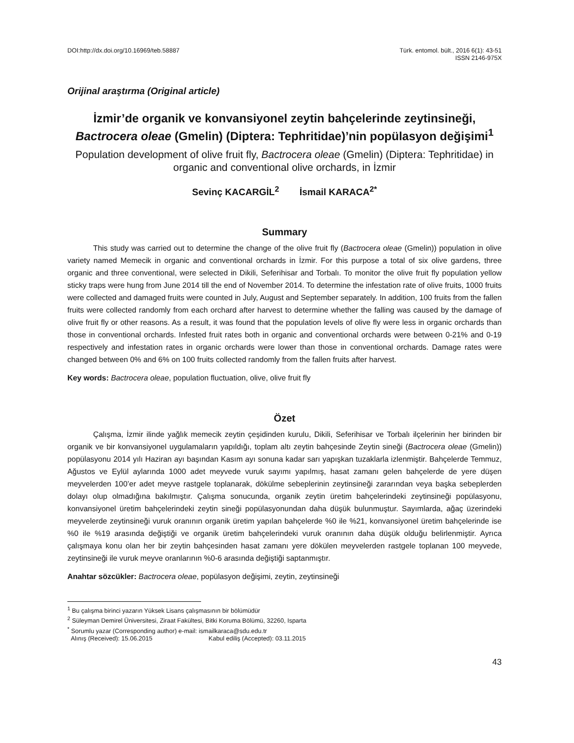DOI:http://dx.doi.org/10.16969/teb.58887
Türk. entomol. bült., 2016 6(1): 43-51
ISSN 2146-975X
Orijinal araştırma (Original article)
İzmir’de organik ve konvansiyonel zeytin bahçelerinde zeytinsineği, Bactrocera oleae (Gmelin) (Diptera: Tephritidae)’nin popülasyon değişimi<sup>1</sup>
Population development of olive fruit fly, Bactrocera oleae (Gmelin) (Diptera: Tephritidae) in organic and conventional olive orchards, in İzmir
Sevinç KACARGİL<sup>2</sup> İsmail KARACA<sup>2*</sup>
Summary
This study was carried out to determine the change of the olive fruit fly (Bactrocera oleae (Gmelin)) population in olive variety named Memecik in organic and conventional orchards in İzmir. For this purpose a total of six olive gardens, three organic and three conventional, were selected in Dikili, Seferihisar and Torbalı. To monitor the olive fruit fly population yellow sticky traps were hung from June 2014 till the end of November 2014. To determine the infestation rate of olive fruits, 1000 fruits were collected and damaged fruits were counted in July, August and September separately. In addition, 100 fruits from the fallen fruits were collected randomly from each orchard after harvest to determine whether the falling was caused by the damage of olive fruit fly or other reasons. As a result, it was found that the population levels of olive fly were less in organic orchards than those in conventional orchards. Infested fruit rates both in organic and conventional orchards were between 0-21% and 0-19 respectively and infestation rates in organic orchards were lower than those in conventional orchards. Damage rates were changed between 0% and 6% on 100 fruits collected randomly from the fallen fruits after harvest.
Key words: Bactrocera oleae, population fluctuation, olive, olive fruit fly
Özet
Çalışma, İzmir ilinde yağlık memecik zeytin çeşidinden kurulu, Dikili, Seferihisar ve Torbalı ilçelerinin her birinden bir organik ve bir konvansiyonel uygulamaların yapıldığı, toplam altı zeytin bahçesinde Zeytin sineği (Bactrocera oleae (Gmelin)) popülasyonu 2014 yılı Haziran ayı başından Kasım ayı sonuna kadar sarı yapışkan tuzaklarla izlenmiştir. Bahçelerde Temmuz, Ağustos ve Eylül aylarında 1000 adet meyvede vuruk sayımı yapılmış, hasat zamanı gelen bahçelerde de yere düşen meyvelerden 100’er adet meyve rastgele toplanarak, dökülme sebeplerinin zeytinsineği zararından veya başka sebeplerden dolayı olup olmadığına bakılmıştır. Çalışma sonucunda, organik zeytin üretim bahçelerindeki zeytinsineği popülasyonu, konvansiyonel üretim bahçelerindeki zeytin sineği popülasyonundan daha düşük bulunmuştur. Sayımlarda, ağaç üzerindeki meyvelerde zeytinsineği vuruk oranının organik üretim yapılan bahçelerde %0 ile %21, konvansiyonel üretim bahçelerinde ise %0 ile %19 arasında değiştiği ve organik üretim bahçelerindeki vuruk oranının daha düşük olduğu belirlenmiştir. Ayrıca çalışmaya konu olan her bir zeytin bahçesinden hasat zamanı yere dökülen meyvelerden rastgele toplanan 100 meyvede, zeytinsineği ile vuruk meyve oranlarının %0-6 arasında değiştiği saptanmıştır.
Anahtar sözcükler: Bactrocera oleae, popülasyon değişimi, zeytin, zeytinsineği
<sup>1</sup> Bu çalışma birinci yazarın Yüksek Lisans çalışmasının bir bölümüdür
<sup>2</sup> Süleyman Demirel Üniversitesi, Ziraat Fakültesi, Bitki Koruma Bölümü, 32260, Isparta
<sup>*</sup> Sorumlu yazar (Corresponding author) e-mail: ismailkaraca@sdu.edu.tr
Alınış (Received): 15.06.2015 Kabul ediliş (Accepted): 03.11.2015
43